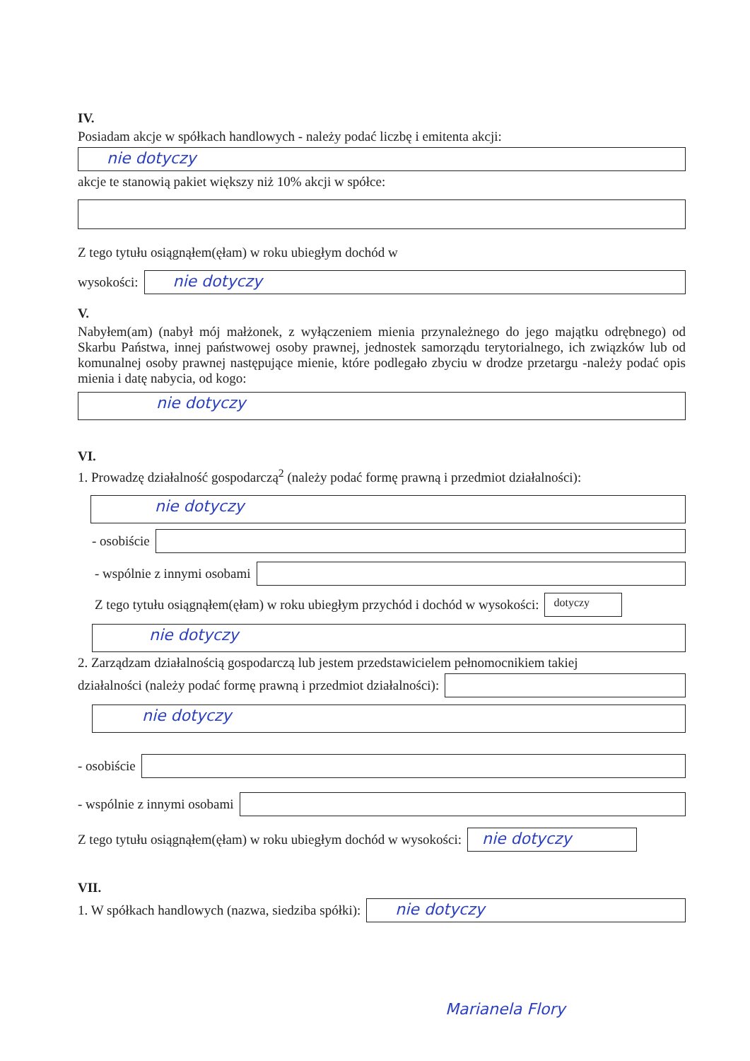IV.
Posiadam akcje w spółkach handlowych - należy podać liczbę i emitenta akcji:
nie dotyczy
akcje te stanowią pakiet większy niż 10% akcji w spółce:
Z tego tytułu osiągnąłem(ęłam) w roku ubiegłym dochód w
wysokości:
nie dotyczy
V.
Nabyłem(am) (nabył mój małżonek, z wyłączeniem mienia przynależnego do jego majątku odrębnego) od Skarbu Państwa, innej państwowej osoby prawnej, jednostek samorządu terytorialnego, ich związków lub od komunalnej osoby prawnej następujące mienie, które podlegało zbyciu w drodze przetargu -należy podać opis mienia i datę nabycia, od kogo:
nie dotyczy
VI.
1. Prowadzę działalność gospodarczą<sup>2</sup> (należy podać formę prawną i przedmiot działalności):
nie dotyczy
- osobiście
- wspólnie z innymi osobami
Z tego tytułu osiągnąłem(ęłam) w roku ubiegłym przychód i dochód w wysokości:
dotyczy
nie dotyczy
2. Zarządzam działalnością gospodarczą lub jestem przedstawicielem pełnomocnikiem takiej
działalności (należy podać formę prawną i przedmiot działalności):
nie dotyczy
- osobiście
- wspólnie z innymi osobami
Z tego tytułu osiągnąłem(ęłam) w roku ubiegłym dochód w wysokości:
nie dotyczy
VII.
1. W spółkach handlowych (nazwa, siedziba spółki):
nie dotyczy
Marianela Flory